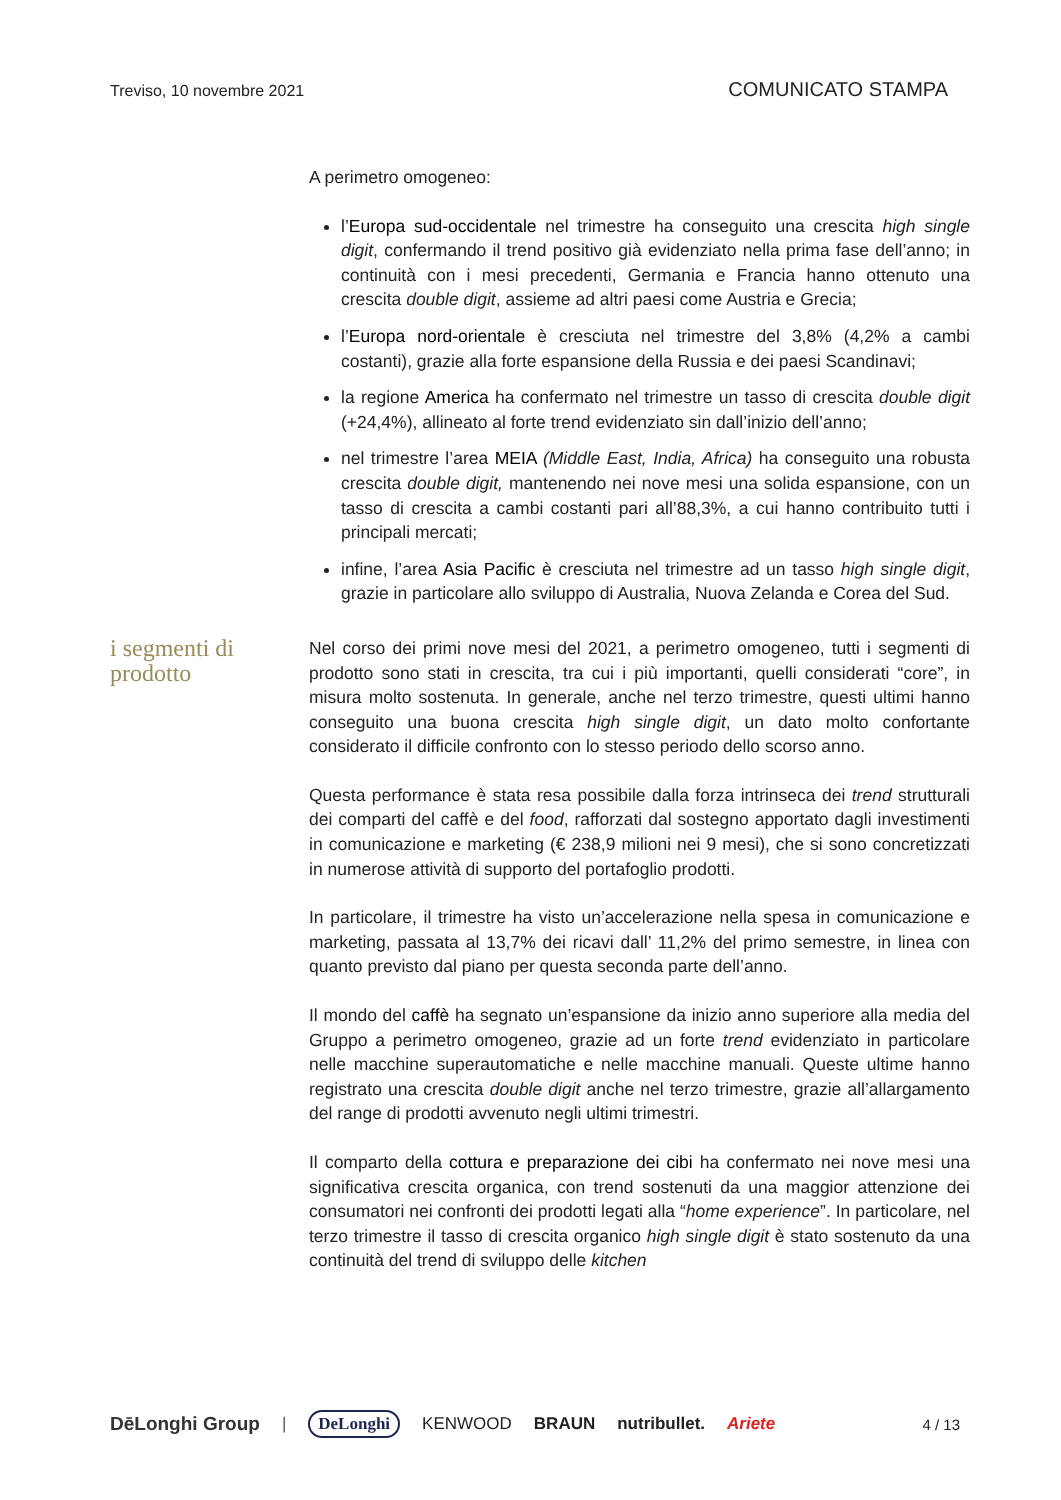Treviso, 10 novembre 2021 COMUNICATO STAMPA
A perimetro omogeneo:
l’Europa sud-occidentale nel trimestre ha conseguito una crescita high single digit, confermando il trend positivo già evidenziato nella prima fase dell’anno; in continuità con i mesi precedenti, Germania e Francia hanno ottenuto una crescita double digit, assieme ad altri paesi come Austria e Grecia;
l’Europa nord-orientale è cresciuta nel trimestre del 3,8% (4,2% a cambi costanti), grazie alla forte espansione della Russia e dei paesi Scandinavi;
la regione America ha confermato nel trimestre un tasso di crescita double digit (+24,4%), allineato al forte trend evidenziato sin dall’inizio dell’anno;
nel trimestre l’area MEIA (Middle East, India, Africa) ha conseguito una robusta crescita double digit, mantenendo nei nove mesi una solida espansione, con un tasso di crescita a cambi costanti pari all’88,3%, a cui hanno contribuito tutti i principali mercati;
infine, l’area Asia Pacific è cresciuta nel trimestre ad un tasso high single digit, grazie in particolare allo sviluppo di Australia, Nuova Zelanda e Corea del Sud.
i segmenti di prodotto
Nel corso dei primi nove mesi del 2021, a perimetro omogeneo, tutti i segmenti di prodotto sono stati in crescita, tra cui i più importanti, quelli considerati “core”, in misura molto sostenuta. In generale, anche nel terzo trimestre, questi ultimi hanno conseguito una buona crescita high single digit, un dato molto confortante considerato il difficile confronto con lo stesso periodo dello scorso anno.
Questa performance è stata resa possibile dalla forza intrinseca dei trend strutturali dei comparti del caffè e del food, rafforzati dal sostegno apportato dagli investimenti in comunicazione e marketing (€ 238,9 milioni nei 9 mesi), che si sono concretizzati in numerose attività di supporto del portafoglio prodotti.
In particolare, il trimestre ha visto un’accelerazione nella spesa in comunicazione e marketing, passata al 13,7% dei ricavi dall’ 11,2% del primo semestre, in linea con quanto previsto dal piano per questa seconda parte dell’anno.
Il mondo del caffè ha segnato un’espansione da inizio anno superiore alla media del Gruppo a perimetro omogeneo, grazie ad un forte trend evidenziato in particolare nelle macchine superautomatiche e nelle macchine manuali. Queste ultime hanno registrato una crescita double digit anche nel terzo trimestre, grazie all’allargamento del range di prodotti avvenuto negli ultimi trimestri.
Il comparto della cottura e preparazione dei cibi ha confermato nei nove mesi una significativa crescita organica, con trend sostenuti da una maggior attenzione dei consumatori nei confronti dei prodotti legati alla “home experience”. In particolare, nel terzo trimestre il tasso di crescita organico high single digit è stato sostenuto da una continuità del trend di sviluppo delle kitchen
DēLonghi Group | DeLonghi KENWOOD BRAUN nutribullet. Ariete 4 / 13